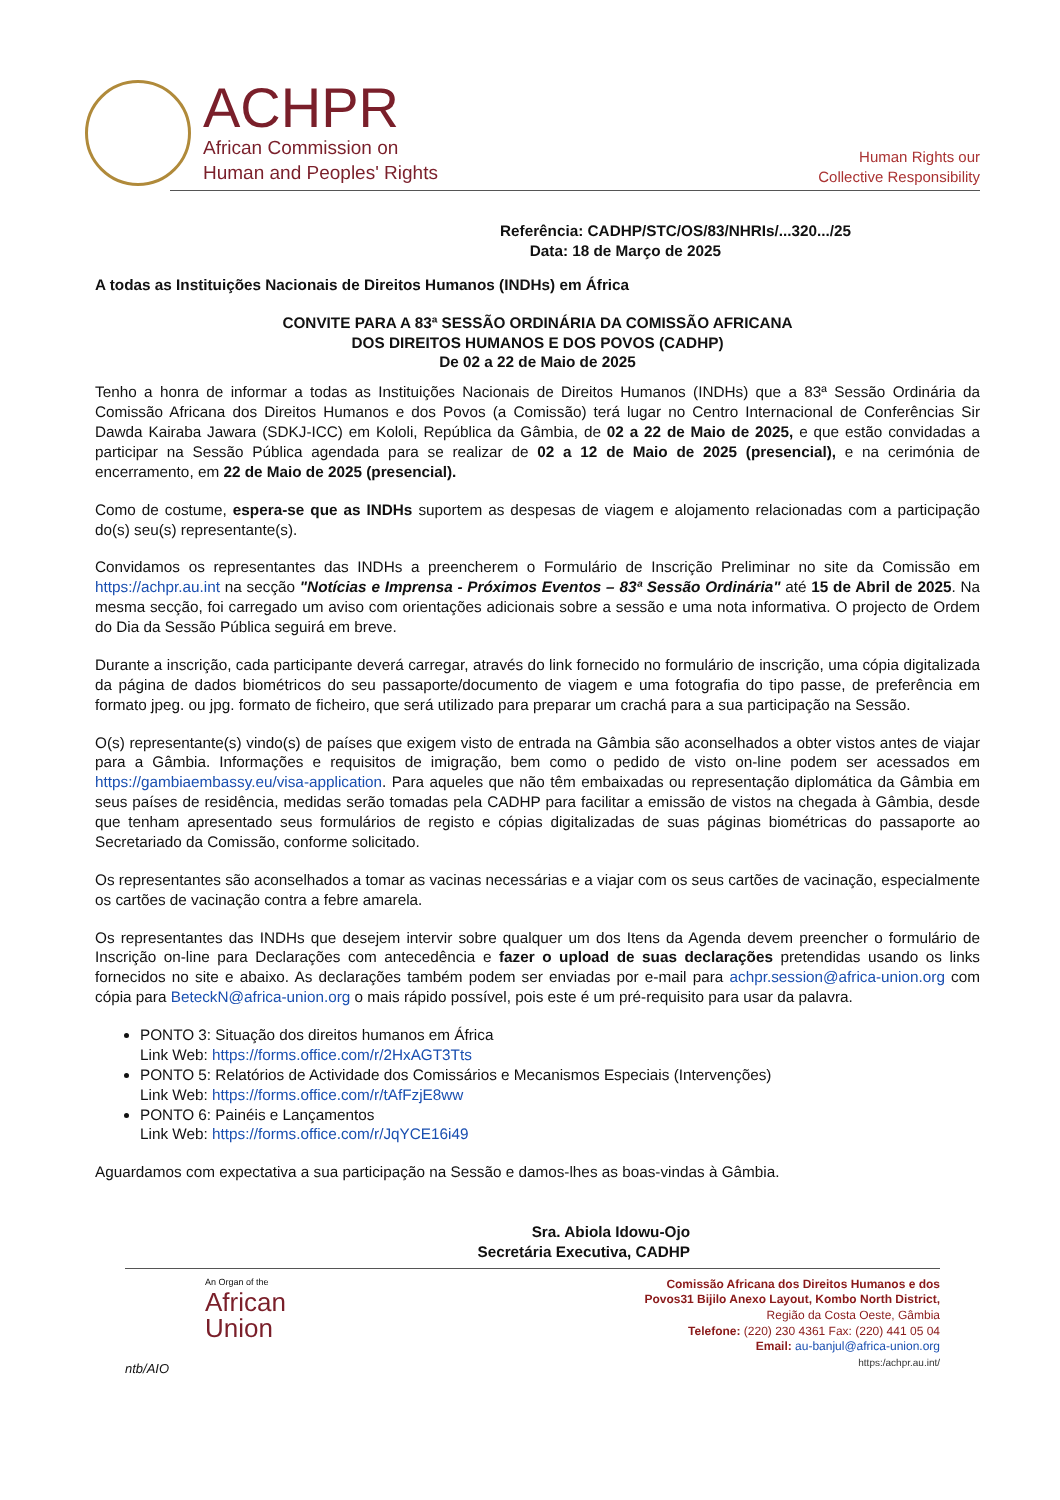ACHPR
African Commission on
Human and Peoples' Rights
Human Rights our
Collective Responsibility
Referência: CADHP/STC/OS/83/NHRIs/...320.../25
Data: 18 de Março de 2025
A todas as Instituições Nacionais de Direitos Humanos (INDHs) em África
CONVITE PARA A 83ª SESSÃO ORDINÁRIA DA COMISSÃO AFRICANA
DOS DIREITOS HUMANOS E DOS POVOS (CADHP)
De 02 a 22 de Maio de 2025
Tenho a honra de informar a todas as Instituições Nacionais de Direitos Humanos (INDHs) que a 83ª Sessão Ordinária da Comissão Africana dos Direitos Humanos e dos Povos (a Comissão) terá lugar no Centro Internacional de Conferências Sir Dawda Kairaba Jawara (SDKJ-ICC) em Kololi, República da Gâmbia, de 02 a 22 de Maio de 2025, e que estão convidadas a participar na Sessão Pública agendada para se realizar de 02 a 12 de Maio de 2025 (presencial), e na cerimónia de encerramento, em 22 de Maio de 2025 (presencial).
Como de costume, espera-se que as INDHs suportem as despesas de viagem e alojamento relacionadas com a participação do(s) seu(s) representante(s).
Convidamos os representantes das INDHs a preencherem o Formulário de Inscrição Preliminar no site da Comissão em https://achpr.au.int na secção "Notícias e Imprensa - Próximos Eventos – 83ª Sessão Ordinária" até 15 de Abril de 2025. Na mesma secção, foi carregado um aviso com orientações adicionais sobre a sessão e uma nota informativa. O projecto de Ordem do Dia da Sessão Pública seguirá em breve.
Durante a inscrição, cada participante deverá carregar, através do link fornecido no formulário de inscrição, uma cópia digitalizada da página de dados biométricos do seu passaporte/documento de viagem e uma fotografia do tipo passe, de preferência em formato jpeg. ou jpg. formato de ficheiro, que será utilizado para preparar um crachá para a sua participação na Sessão.
O(s) representante(s) vindo(s) de países que exigem visto de entrada na Gâmbia são aconselhados a obter vistos antes de viajar para a Gâmbia. Informações e requisitos de imigração, bem como o pedido de visto on-line podem ser acessados em https://gambiaembassy.eu/visa-application. Para aqueles que não têm embaixadas ou representação diplomática da Gâmbia em seus países de residência, medidas serão tomadas pela CADHP para facilitar a emissão de vistos na chegada à Gâmbia, desde que tenham apresentado seus formulários de registo e cópias digitalizadas de suas páginas biométricas do passaporte ao Secretariado da Comissão, conforme solicitado.
Os representantes são aconselhados a tomar as vacinas necessárias e a viajar com os seus cartões de vacinação, especialmente os cartões de vacinação contra a febre amarela.
Os representantes das INDHs que desejem intervir sobre qualquer um dos Itens da Agenda devem preencher o formulário de Inscrição on-line para Declarações com antecedência e fazer o upload de suas declarações pretendidas usando os links fornecidos no site e abaixo. As declarações também podem ser enviadas por e-mail para achpr.session@africa-union.org com cópia para BeteckN@africa-union.org o mais rápido possível, pois este é um pré-requisito para usar da palavra.
PONTO 3: Situação dos direitos humanos em África
Link Web: https://forms.office.com/r/2HxAGT3Tts
PONTO 5: Relatórios de Actividade dos Comissários e Mecanismos Especiais (Intervenções)
Link Web: https://forms.office.com/r/tAfFzjE8ww
PONTO 6: Painéis e Lançamentos
Link Web: https://forms.office.com/r/JqYCE16i49
Aguardamos com expectativa a sua participação na Sessão e damos-lhes as boas-vindas à Gâmbia.
Sra. Abiola Idowu-Ojo
Secretária Executiva, CADHP
An Organ of the
African
Union
ntb/AIO
Comissão Africana dos Direitos Humanos e dos
Povos31 Bijilo Anexo Layout, Kombo North District,
Região da Costa Oeste, Gâmbia
Telefone: (220) 230 4361 Fax: (220) 441 05 04
Email: au-banjul@africa-union.org
https:/achpr.au.int/